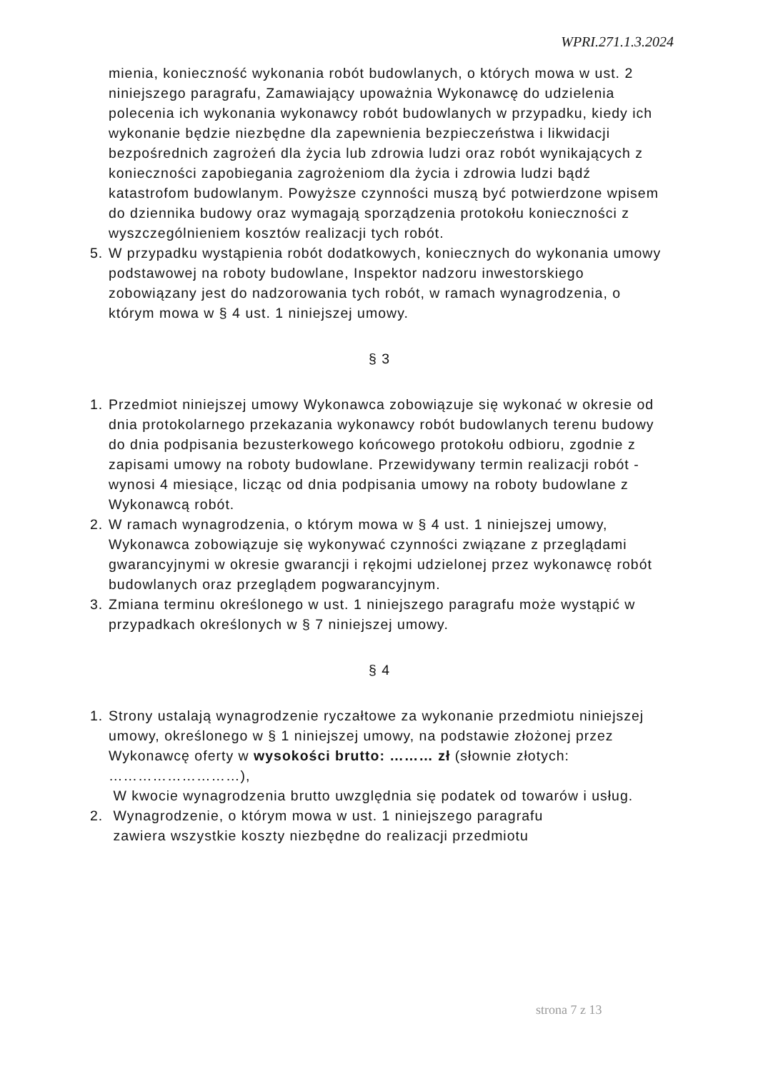WPRI.271.1.3.2024
mienia, konieczność wykonania robót budowlanych, o których mowa w ust. 2 niniejszego paragrafu, Zamawiający upoważnia Wykonawcę do udzielenia polecenia ich wykonania wykonawcy robót budowlanych w przypadku, kiedy ich wykonanie będzie niezbędne dla zapewnienia bezpieczeństwa i likwidacji bezpośrednich zagrożeń dla życia lub zdrowia ludzi oraz robót wynikających z konieczności zapobiegania zagrożeniom dla życia i zdrowia ludzi bądź katastrofom budowlanym. Powyższe czynności muszą być potwierdzone wpisem do dziennika budowy oraz wymagają sporządzenia protokołu konieczności z wyszczególnieniem kosztów realizacji tych robót.
5. W przypadku wystąpienia robót dodatkowych, koniecznych do wykonania umowy podstawowej na roboty budowlane, Inspektor nadzoru inwestorskiego zobowiązany jest do nadzorowania tych robót, w ramach wynagrodzenia, o którym mowa w § 4 ust. 1 niniejszej umowy.
§ 3
1. Przedmiot niniejszej umowy Wykonawca zobowiązuje się wykonać w okresie od dnia protokolarnego przekazania wykonawcy robót budowlanych terenu budowy do dnia podpisania bezusterkowego końcowego protokołu odbioru, zgodnie z zapisami umowy na roboty budowlane. Przewidywany termin realizacji robót - wynosi 4 miesiące, licząc od dnia podpisania umowy na roboty budowlane z Wykonawcą robót.
2. W ramach wynagrodzenia, o którym mowa w § 4 ust. 1 niniejszej umowy, Wykonawca zobowiązuje się wykonywać czynności związane z przeglądami gwarancyjnymi w okresie gwarancji i rękojmi udzielonej przez wykonawcę robót budowlanych oraz przeglądem pogwarancyjnym.
3. Zmiana terminu określonego w ust. 1 niniejszego paragrafu może wystąpić w przypadkach określonych w § 7 niniejszej umowy.
§ 4
1. Strony ustalają wynagrodzenie ryczałtowe za wykonanie przedmiotu niniejszej umowy, określonego w § 1 niniejszej umowy, na podstawie złożonej przez Wykonawcę oferty w wysokości brutto: ……… zł (słownie złotych: ………………………),
W kwocie wynagrodzenia brutto uwzględnia się podatek od towarów i usług.
2. Wynagrodzenie, o którym mowa w ust. 1 niniejszego paragrafu
zawiera wszystkie koszty niezbędne do realizacji przedmiotu
strona 7 z 13